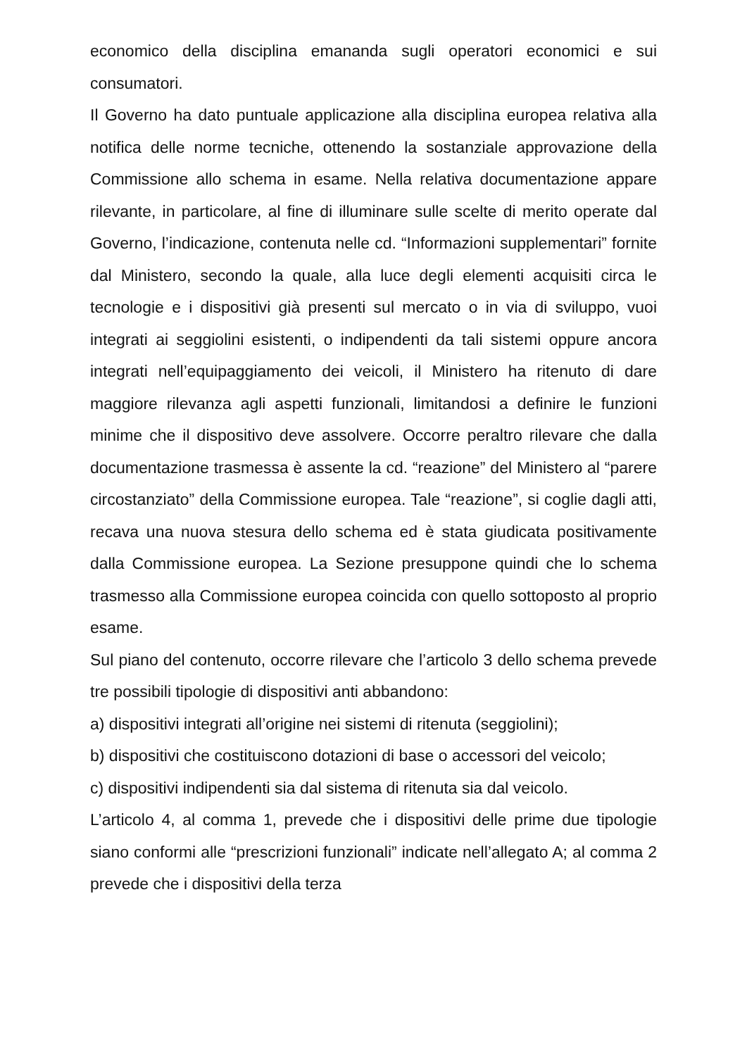economico della disciplina emananda sugli operatori economici e sui consumatori.
Il Governo ha dato puntuale applicazione alla disciplina europea relativa alla notifica delle norme tecniche, ottenendo la sostanziale approvazione della Commissione allo schema in esame. Nella relativa documentazione appare rilevante, in particolare, al fine di illuminare sulle scelte di merito operate dal Governo, l’indicazione, contenuta nelle cd. “Informazioni supplementari” fornite dal Ministero, secondo la quale, alla luce degli elementi acquisiti circa le tecnologie e i dispositivi già presenti sul mercato o in via di sviluppo, vuoi integrati ai seggiolini esistenti, o indipendenti da tali sistemi oppure ancora integrati nell’equipaggiamento dei veicoli, il Ministero ha ritenuto di dare maggiore rilevanza agli aspetti funzionali, limitandosi a definire le funzioni minime che il dispositivo deve assolvere. Occorre peraltro rilevare che dalla documentazione trasmessa è assente la cd. “reazione” del Ministero al “parere circostanziato” della Commissione europea. Tale “reazione”, si coglie dagli atti, recava una nuova stesura dello schema ed è stata giudicata positivamente dalla Commissione europea. La Sezione presuppone quindi che lo schema trasmesso alla Commissione europea coincida con quello sottoposto al proprio esame.
Sul piano del contenuto, occorre rilevare che l’articolo 3 dello schema prevede tre possibili tipologie di dispositivi anti abbandono:
a) dispositivi integrati all’origine nei sistemi di ritenuta (seggiolini);
b) dispositivi che costituiscono dotazioni di base o accessori del veicolo;
c) dispositivi indipendenti sia dal sistema di ritenuta sia dal veicolo.
L’articolo 4, al comma 1, prevede che i dispositivi delle prime due tipologie siano conformi alle “prescrizioni funzionali” indicate nell’allegato A; al comma 2 prevede che i dispositivi della terza